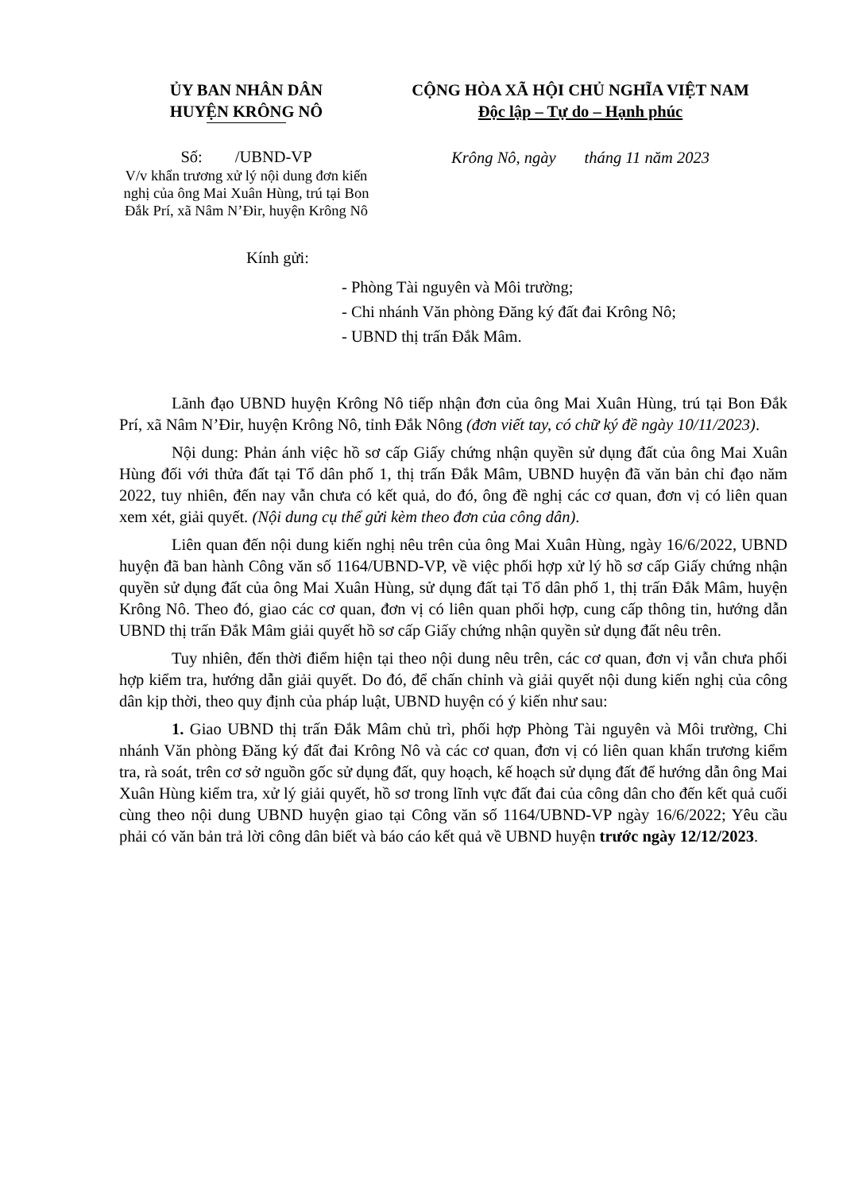ỦY BAN NHÂN DÂN
HUYỆN KRÔNG NÔ
CỘNG HÒA XÃ HỘI CHỦ NGHĨA VIỆT NAM
Độc lập – Tự do – Hạnh phúc
Số: /UBND-VP
V/v khẩn trương xử lý nội dung đơn kiến nghị của ông Mai Xuân Hùng, trú tại Bon Đắk Prí, xã Nâm N’Đir, huyện Krông Nô
Krông Nô, ngày tháng 11 năm 2023
Kính gửi:
- Phòng Tài nguyên và Môi trường;
- Chi nhánh Văn phòng Đăng ký đất đai Krông Nô;
- UBND thị trấn Đắk Mâm.
Lãnh đạo UBND huyện Krông Nô tiếp nhận đơn của ông Mai Xuân Hùng, trú tại Bon Đắk Prí, xã Nâm N’Đir, huyện Krông Nô, tỉnh Đắk Nông (đơn viết tay, có chữ ký đề ngày 10/11/2023).
Nội dung: Phản ánh việc hồ sơ cấp Giấy chứng nhận quyền sử dụng đất của ông Mai Xuân Hùng đối với thửa đất tại Tổ dân phố 1, thị trấn Đắk Mâm, UBND huyện đã văn bản chỉ đạo năm 2022, tuy nhiên, đến nay vẫn chưa có kết quả, do đó, ông đề nghị các cơ quan, đơn vị có liên quan xem xét, giải quyết. (Nội dung cụ thể gửi kèm theo đơn của công dân).
Liên quan đến nội dung kiến nghị nêu trên của ông Mai Xuân Hùng, ngày 16/6/2022, UBND huyện đã ban hành Công văn số 1164/UBND-VP, về việc phối hợp xử lý hồ sơ cấp Giấy chứng nhận quyền sử dụng đất của ông Mai Xuân Hùng, sử dụng đất tại Tổ dân phố 1, thị trấn Đắk Mâm, huyện Krông Nô. Theo đó, giao các cơ quan, đơn vị có liên quan phối hợp, cung cấp thông tin, hướng dẫn UBND thị trấn Đắk Mâm giải quyết hồ sơ cấp Giấy chứng nhận quyền sử dụng đất nêu trên.
Tuy nhiên, đến thời điểm hiện tại theo nội dung nêu trên, các cơ quan, đơn vị vẫn chưa phối hợp kiểm tra, hướng dẫn giải quyết. Do đó, để chấn chỉnh và giải quyết nội dung kiến nghị của công dân kịp thời, theo quy định của pháp luật, UBND huyện có ý kiến như sau:
1. Giao UBND thị trấn Đắk Mâm chủ trì, phối hợp Phòng Tài nguyên và Môi trường, Chi nhánh Văn phòng Đăng ký đất đai Krông Nô và các cơ quan, đơn vị có liên quan khẩn trương kiểm tra, rà soát, trên cơ sở nguồn gốc sử dụng đất, quy hoạch, kế hoạch sử dụng đất để hướng dẫn ông Mai Xuân Hùng kiểm tra, xử lý giải quyết, hồ sơ trong lĩnh vực đất đai của công dân cho đến kết quả cuối cùng theo nội dung UBND huyện giao tại Công văn số 1164/UBND-VP ngày 16/6/2022; Yêu cầu phải có văn bản trả lời công dân biết và báo cáo kết quả về UBND huyện trước ngày 12/12/2023.